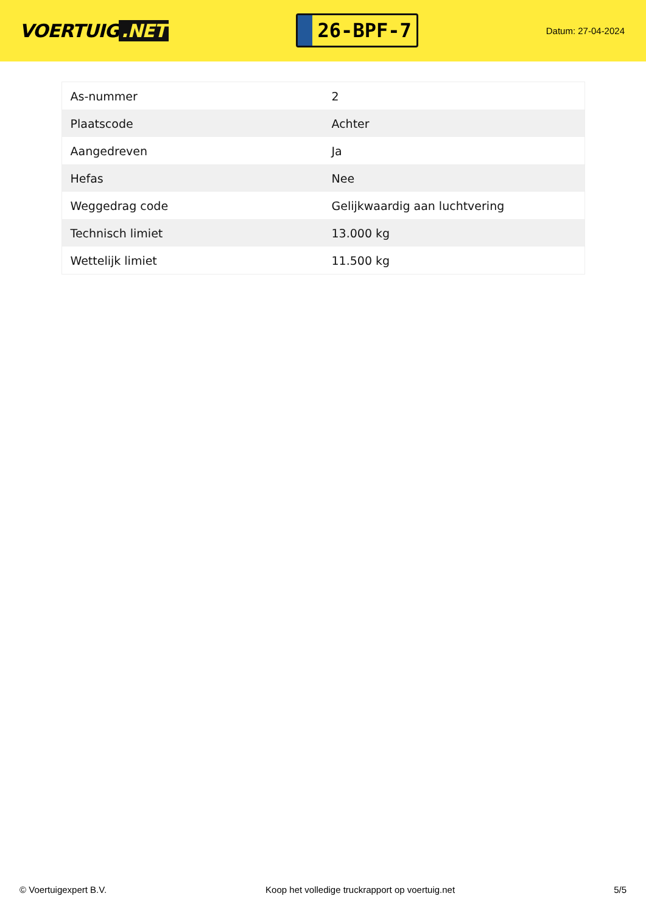VOERTUIG.NET
26-BPF-7
Datum: 27-04-2024
| As-nummer | 2 |
| Plaatscode | Achter |
| Aangedreven | Ja |
| Hefas | Nee |
| Weggedrag code | Gelijkwaardig aan luchtvering |
| Technisch limiet | 13.000 kg |
| Wettelijk limiet | 11.500 kg |
© Voertuigexpert B.V. Koop het volledige truckrapport op voertuig.net 5/5